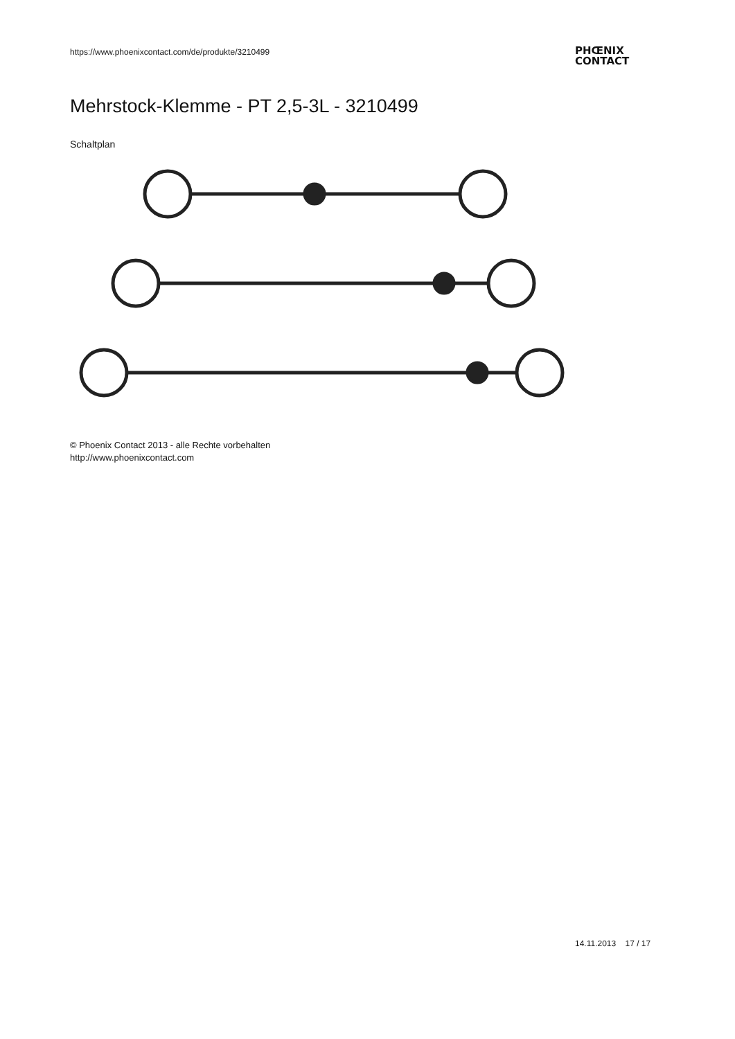https://www.phoenixcontact.com/de/produkte/3210499
PHŒNIX
CONTACT
Mehrstock-Klemme - PT 2,5-3L - 3210499
Schaltplan
© Phoenix Contact 2013 - alle Rechte vorbehalten
http://www.phoenixcontact.com
14.11.2013 17 / 17